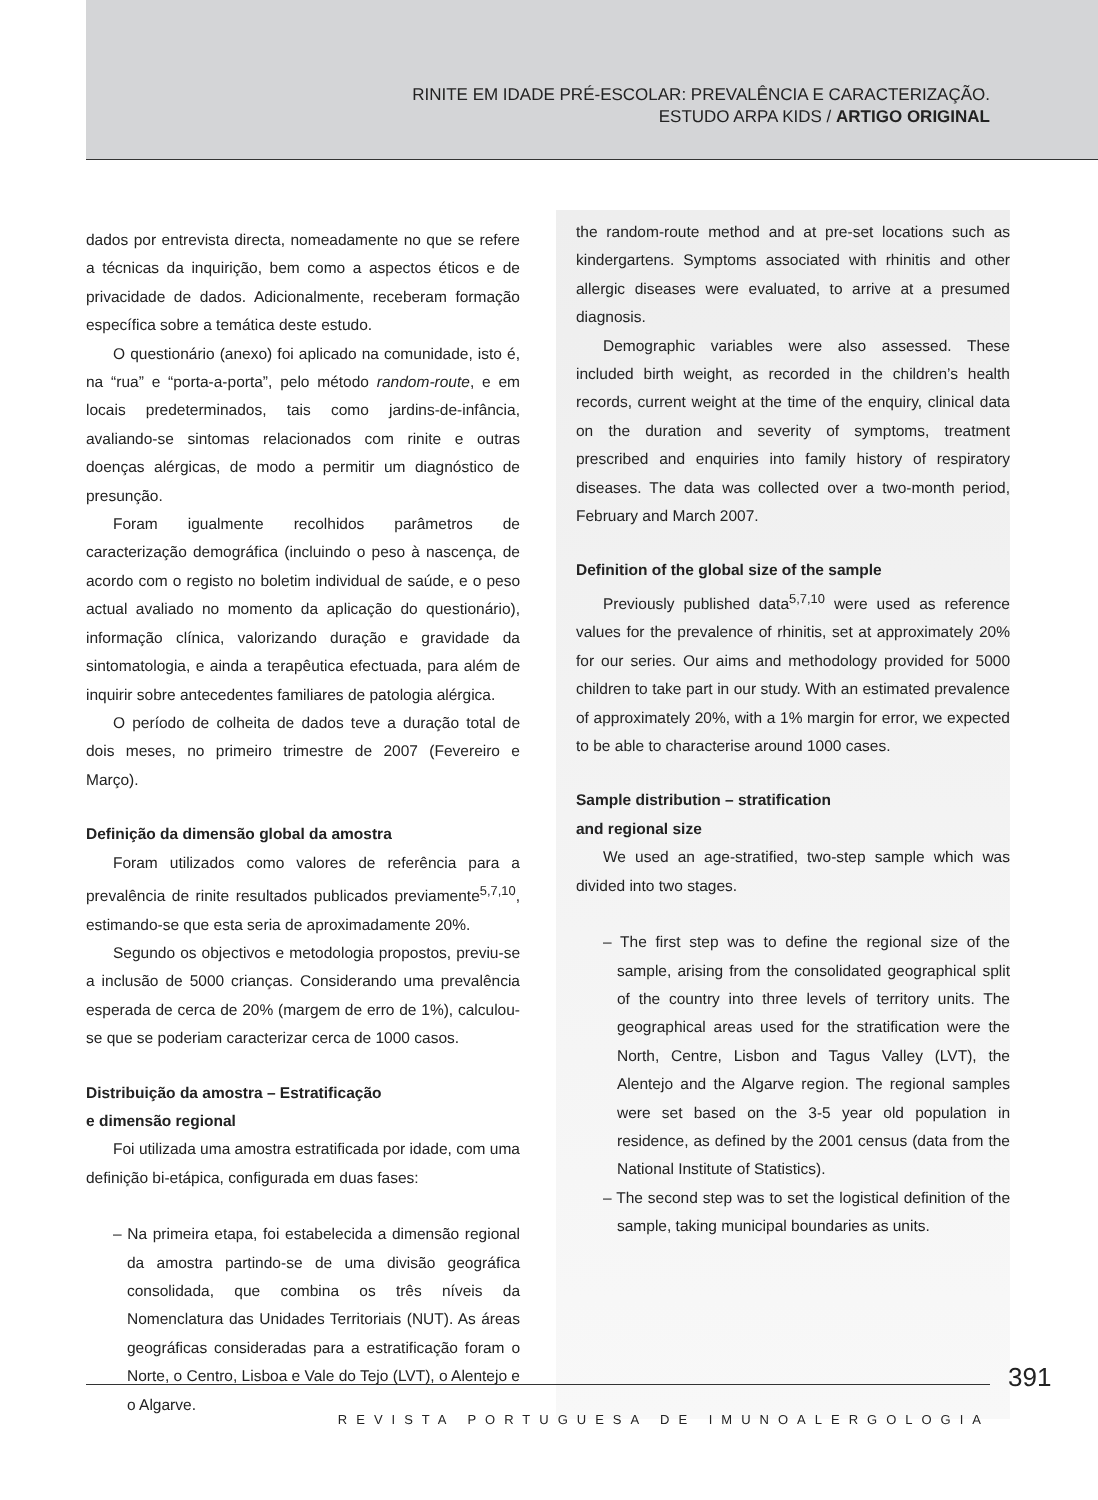RINITE EM IDADE PRÉ-ESCOLAR: PREVALÊNCIA E CARACTERIZAÇÃO.
ESTUDO ARPA KIDS / ARTIGO ORIGINAL
dados por entrevista directa, nomeadamente no que se refere a técnicas da inquirição, bem como a aspectos éticos e de privacidade de dados. Adicionalmente, receberam formação específica sobre a temática deste estudo.
O questionário (anexo) foi aplicado na comunidade, isto é, na “rua” e “porta-a-porta”, pelo método random-route, e em locais predeterminados, tais como jardins-de-infância, avaliando-se sintomas relacionados com rinite e outras doenças alérgicas, de modo a permitir um diagnóstico de presunção.
Foram igualmente recolhidos parâmetros de caracterização demográfica (incluindo o peso à nascença, de acordo com o registo no boletim individual de saúde, e o peso actual avaliado no momento da aplicação do questionário), informação clínica, valorizando duração e gravidade da sintomatologia, e ainda a terapêutica efectuada, para além de inquirir sobre antecedentes familiares de patologia alérgica.
O período de colheita de dados teve a duração total de dois meses, no primeiro trimestre de 2007 (Fevereiro e Março).
Definição da dimensão global da amostra
Foram utilizados como valores de referência para a prevalência de rinite resultados publicados previamente<sup>5,7,10</sup>, estimando-se que esta seria de aproximadamente 20%.
Segundo os objectivos e metodologia propostos, previu-se a inclusão de 5000 crianças. Considerando uma prevalência esperada de cerca de 20% (margem de erro de 1%), calculou-se que se poderiam caracterizar cerca de 1000 casos.
Distribuição da amostra – Estratificação
e dimensão regional
Foi utilizada uma amostra estratificada por idade, com uma definição bi-etápica, configurada em duas fases:
– Na primeira etapa, foi estabelecida a dimensão regional da amostra partindo-se de uma divisão geográfica consolidada, que combina os três níveis da Nomenclatura das Unidades Territoriais (NUT). As áreas geográficas consideradas para a estratificação foram o Norte, o Centro, Lisboa e Vale do Tejo (LVT), o Alentejo e o Algarve.
the random-route method and at pre-set locations such as kindergartens. Symptoms associated with rhinitis and other allergic diseases were evaluated, to arrive at a presumed diagnosis.
Demographic variables were also assessed. These included birth weight, as recorded in the children’s health records, current weight at the time of the enquiry, clinical data on the duration and severity of symptoms, treatment prescribed and enquiries into family history of respiratory diseases. The data was collected over a two-month period, February and March 2007.
Definition of the global size of the sample
Previously published data<sup>5,7,10</sup> were used as reference values for the prevalence of rhinitis, set at approximately 20% for our series. Our aims and methodology provided for 5000 children to take part in our study. With an estimated prevalence of approximately 20%, with a 1% margin for error, we expected to be able to characterise around 1000 cases.
Sample distribution – stratification
and regional size
We used an age-stratified, two-step sample which was divided into two stages.
– The first step was to define the regional size of the sample, arising from the consolidated geographical split of the country into three levels of territory units. The geographical areas used for the stratification were the North, Centre, Lisbon and Tagus Valley (LVT), the Alentejo and the Algarve region. The regional samples were set based on the 3-5 year old population in residence, as defined by the 2001 census (data from the National Institute of Statistics).
– The second step was to set the logistical definition of the sample, taking municipal boundaries as units.
391
REVISTA PORTUGUESA DE IMUNOALERGOLOGIA